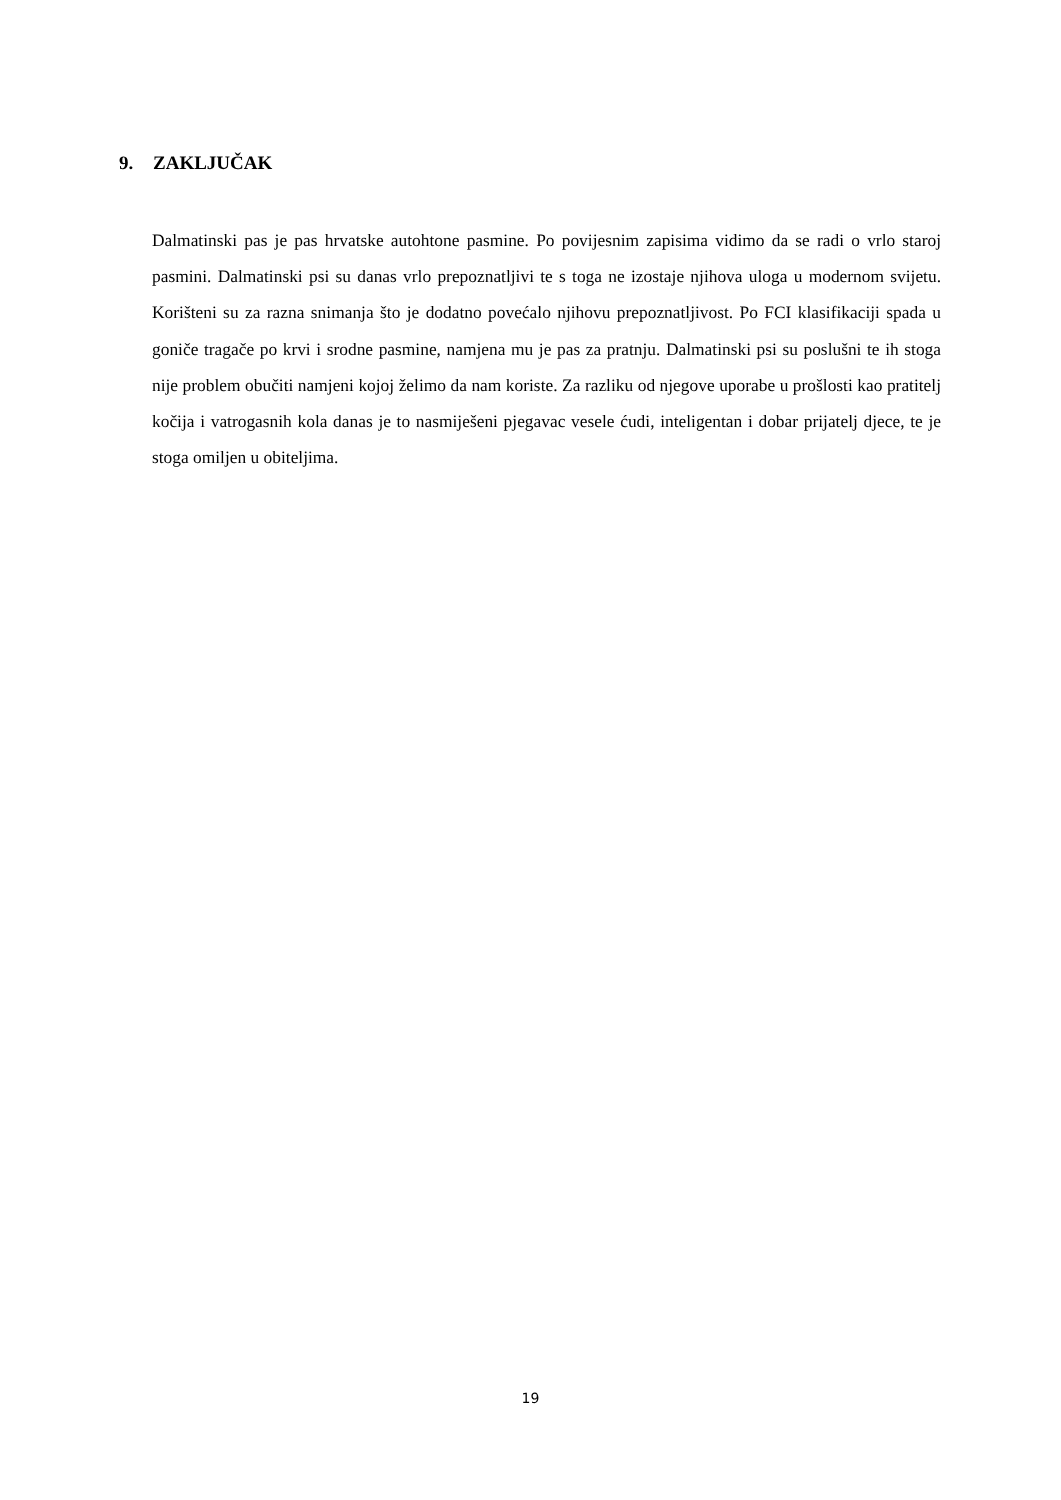9. ZAKLJUČAK
Dalmatinski pas je pas hrvatske autohtone pasmine. Po povijesnim zapisima vidimo da se radi o vrlo staroj pasmini. Dalmatinski psi su danas vrlo prepoznatljivi te s toga ne izostaje njihova uloga u modernom svijetu. Korišteni su za razna snimanja što je dodatno povećalo njihovu prepoznatljivost. Po FCI klasifikaciji spada u goniče tragače po krvi i srodne pasmine, namjena mu je pas za pratnju. Dalmatinski psi su poslušni te ih stoga nije problem obučiti namjeni kojoj želimo da nam koriste. Za razliku od njegove uporabe u prošlosti kao pratitelj kočija i vatrogasnih kola danas je to nasmiješeni pjegavac vesele ćudi, inteligentan i dobar prijatelj djece, te je stoga omiljen u obiteljima.
19